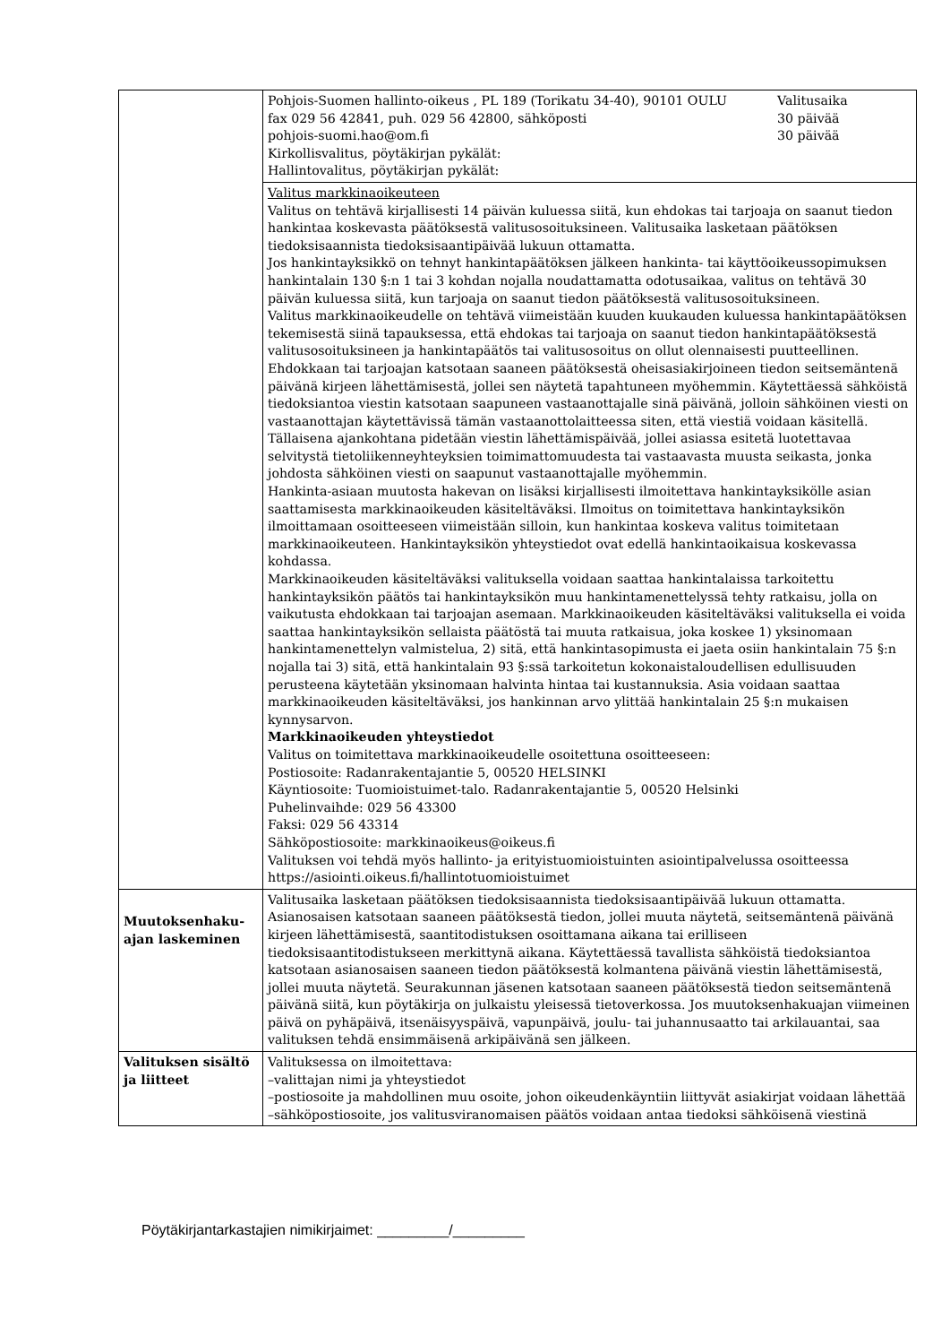| | Pohjois-Suomen hallinto-oikeus , PL 189 (Torikatu 34-40), 90101 OULU Valitusaika fax 029 56 42841, puh. 029 56 42800, sähköposti 30 päivää pohjois-suomi.hao@om.fi 30 päivää Kirkollisvalitus, pöytäkirjan pykälät: Hallintovalitus, pöytäkirjan pykälät: |
| | Valitus markkinaoikeuteen Valitus on tehtävä kirjallisesti 14 päivän kuluessa siitä, kun ehdokas tai tarjoaja on saanut tiedon hankintaa koskevasta päätöksestä valitusosoituksineen. Valitusaika lasketaan päätöksen tiedoksisaannista tiedoksisaantipäivää lukuun ottamatta. Jos hankintayksikkö on tehnyt hankintapäätöksen jälkeen hankinta- tai käyttöoikeussopimuksen hankintalain 130 §:n 1 tai 3 kohdan nojalla noudattamatta odotusaikaa, valitus on tehtävä 30 päivän kuluessa siitä, kun tarjoaja on saanut tiedon päätöksestä valitusosoituksineen. Valitus markkinaoikeudelle on tehtävä viimeistään kuuden kuukauden kuluessa hankintapäätöksen tekemisestä siinä tapauksessa, että ehdokas tai tarjoaja on saanut tiedon hankintapäätöksestä valitusosoituksineen ja hankintapäätös tai valitusosoitus on ollut olennaisesti puutteellinen. Ehdokkaan tai tarjoajan katsotaan saaneen päätöksestä oheisasiakirjoineen tiedon seitsemäntenä päivänä kirjeen lähettämisestä, jollei sen näytetä tapahtuneen myöhemmin. Käytettäessä sähköistä tiedoksiantoa viestin katsotaan saapuneen vastaanottajalle sinä päivänä, jolloin sähköinen viesti on vastaanottajan käytettävissä tämän vastaanottolaitteessa siten, että viestiä voidaan käsitellä. Tällaisena ajankohtana pidetään viestin lähettämispäivää, jollei asiassa esitetä luotettavaa selvitystä tietoliikenneyhteyksien toimimattomuudesta tai vastaavasta muusta seikasta, jonka johdosta sähköinen viesti on saapunut vastaanottajalle myöhemmin. Hankinta-asiaan muutosta hakevan on lisäksi kirjallisesti ilmoitettava hankintayksikölle asian saattamisesta markkinaoikeuden käsiteltäväksi. Ilmoitus on toimitettava hankintayksikön ilmoittamaan osoitteeseen viimeistään silloin, kun hankintaa koskeva valitus toimitetaan markkinaoikeuteen. Hankintayksikön yhteystiedot ovat edellä hankintaoikaisua koskevassa kohdassa. Markkinaoikeuden käsiteltäväksi valituksella voidaan saattaa hankintalaissa tarkoitettu hankintayksikön päätös tai hankintayksikön muu hankintamenettelyssä tehty ratkaisu, jolla on vaikutusta ehdokkaan tai tarjoajan asemaan. Markkinaoikeuden käsiteltäväksi valituksella ei voida saattaa hankintayksikön sellaista päätöstä tai muuta ratkaisua, joka koskee 1) yksinomaan hankintamenettelyn valmistelua, 2) sitä, että hankintasopimusta ei jaeta osiin hankintalain 75 §:n nojalla tai 3) sitä, että hankintalain 93 §:ssä tarkoitetun kokonaistaloudellisen edullisuuden perusteena käytetään yksinomaan halvinta hintaa tai kustannuksia. Asia voidaan saattaa markkinaoikeuden käsiteltäväksi, jos hankinnan arvo ylittää hankintalain 25 §:n mukaisen kynnysarvon. Markkinaoikeuden yhteystiedot Valitus on toimitettava markkinaoikeudelle osoitettuna osoitteeseen: Postiosoite: Radanrakentajantie 5, 00520 HELSINKI Käyntiosoite: Tuomioistuimet-talo. Radanrakentajantie 5, 00520 Helsinki Puhelinvaihde: 029 56 43300 Faksi: 029 56 43314 Sähköpostiosoite: markkinaoikeus@oikeus.fi Valituksen voi tehdä myös hallinto- ja erityistuomioistuinten asiointipalvelussa osoitteessa https://asiointi.oikeus.fi/hallintotuomioistuimet |
| Muutoksenhaku-ajan laskeminen | Valitusaika lasketaan päätöksen tiedoksisaannista tiedoksisaantipäivää lukuun ottamatta. Asianosaisen katsotaan saaneen päätöksestä tiedon, jollei muuta näytetä, seitsemäntenä päivänä kirjeen lähettämisestä, saantitodistuksen osoittamana aikana tai erilliseen tiedoksisaantitodistukseen merkittynä aikana. Käytettäessä tavallista sähköistä tiedoksiantoa katsotaan asianosaisen saaneen tiedon päätöksestä kolmantena päivänä viestin lähettämisestä, jollei muuta näytetä. Seurakunnan jäsenen katsotaan saaneen päätöksestä tiedon seitsemäntenä päivänä siitä, kun pöytäkirja on julkaistu yleisessä tietoverkossa. Jos muutoksenhakuajan viimeinen päivä on pyhäpäivä, itsenäisyyspäivä, vapunpäivä, joulu- tai juhannusaatto tai arkilauantai, saa valituksen tehdä ensimmäisenä arkipäivänä sen jälkeen. |
| Valituksen sisältö ja liitteet | Valituksessa on ilmoitettava: –valittajan nimi ja yhteystiedot –postiosoite ja mahdollinen muu osoite, johon oikeudenkäyntiin liittyvät asiakirjat voidaan lähettää –sähköpostiosoite, jos valitusviranomaisen päätös voidaan antaa tiedoksi sähköisenä viestinä |
Pöytäkirjantarkastajien nimikirjaimet: _________/_________